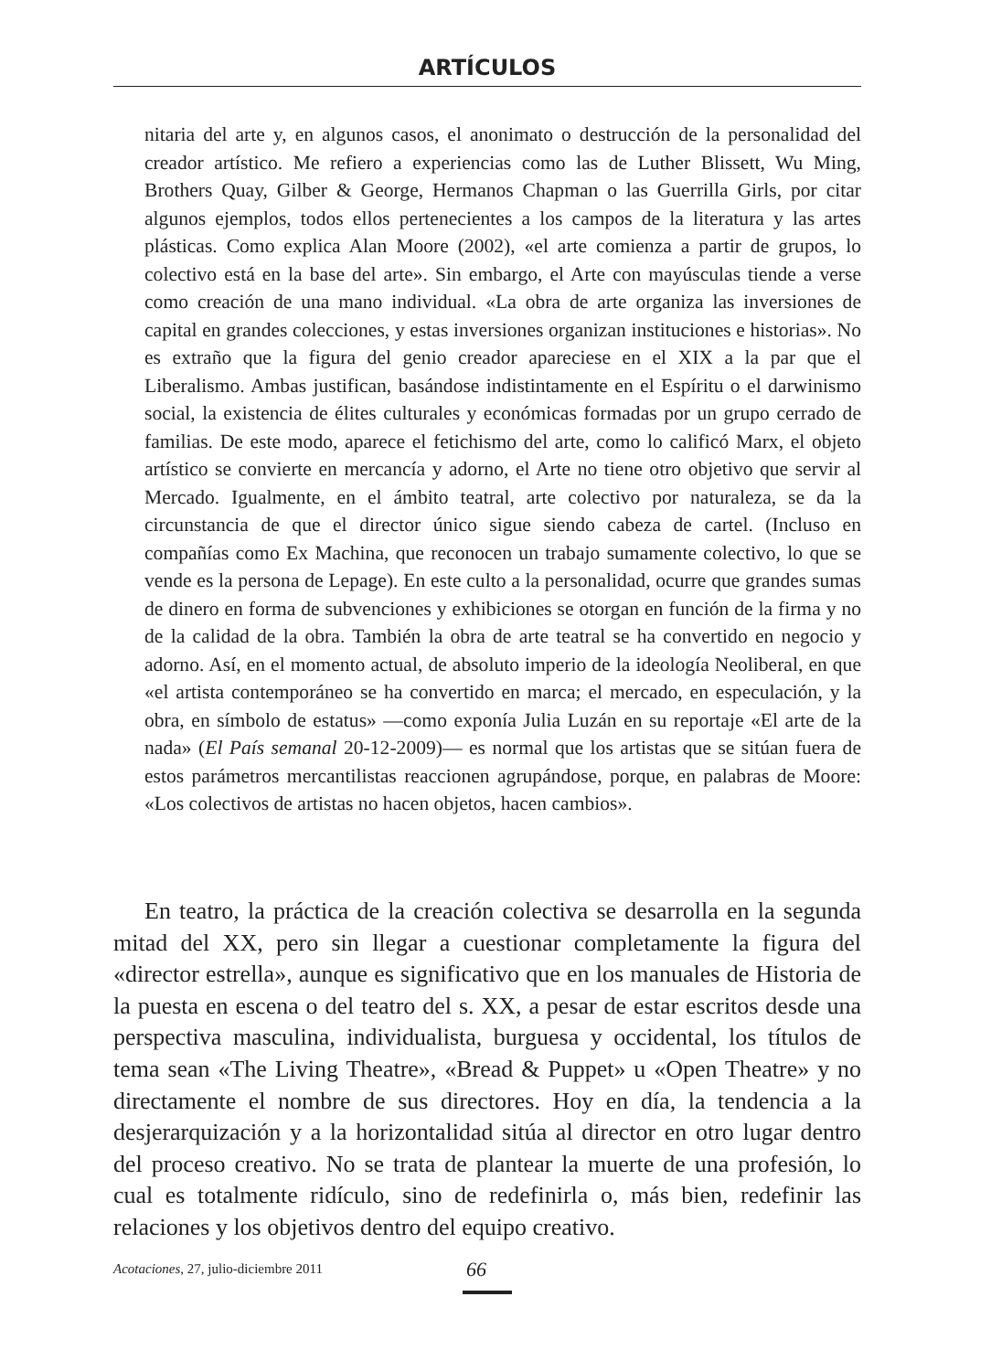ARTÍCULOS
nitaria del arte y, en algunos casos, el anonimato o destrucción de la personalidad del creador artístico. Me refiero a experiencias como las de Luther Blissett, Wu Ming, Brothers Quay, Gilber & George, Hermanos Chapman o las Guerrilla Girls, por citar algunos ejemplos, todos ellos pertenecientes a los campos de la literatura y las artes plásticas. Como explica Alan Moore (2002), «el arte comienza a partir de grupos, lo colectivo está en la base del arte». Sin embargo, el Arte con mayúsculas tiende a verse como creación de una mano individual. «La obra de arte organiza las inversiones de capital en grandes colecciones, y estas inversiones organizan instituciones e historias». No es extraño que la figura del genio creador apareciese en el XIX a la par que el Liberalismo. Ambas justifican, basándose indistintamente en el Espíritu o el darwinismo social, la existencia de élites culturales y económicas formadas por un grupo cerrado de familias. De este modo, aparece el fetichismo del arte, como lo calificó Marx, el objeto artístico se convierte en mercancía y adorno, el Arte no tiene otro objetivo que servir al Mercado. Igualmente, en el ámbito teatral, arte colectivo por naturaleza, se da la circunstancia de que el director único sigue siendo cabeza de cartel. (Incluso en compañías como Ex Machina, que reconocen un trabajo sumamente colectivo, lo que se vende es la persona de Lepage). En este culto a la personalidad, ocurre que grandes sumas de dinero en forma de subvenciones y exhibiciones se otorgan en función de la firma y no de la calidad de la obra. También la obra de arte teatral se ha convertido en negocio y adorno. Así, en el momento actual, de absoluto imperio de la ideología Neoliberal, en que «el artista contemporáneo se ha convertido en marca; el mercado, en especulación, y la obra, en símbolo de estatus» —como exponía Julia Luzán en su reportaje «El arte de la nada» (El País semanal 20-12-2009)— es normal que los artistas que se sitúan fuera de estos parámetros mercantilistas reaccionen agrupándose, porque, en palabras de Moore: «Los colectivos de artistas no hacen objetos, hacen cambios».
En teatro, la práctica de la creación colectiva se desarrolla en la segunda mitad del XX, pero sin llegar a cuestionar completamente la figura del «director estrella», aunque es significativo que en los manuales de Historia de la puesta en escena o del teatro del s. XX, a pesar de estar escritos desde una perspectiva masculina, individualista, burguesa y occidental, los títulos de tema sean «The Living Theatre», «Bread & Puppet» u «Open Theatre» y no directamente el nombre de sus directores. Hoy en día, la tendencia a la desjerarquización y a la horizontalidad sitúa al director en otro lugar dentro del proceso creativo. No se trata de plantear la muerte de una profesión, lo cual es totalmente ridículo, sino de redefinirla o, más bien, redefinir las relaciones y los objetivos dentro del equipo creativo.
Acotaciones, 27, julio-diciembre 2011 66